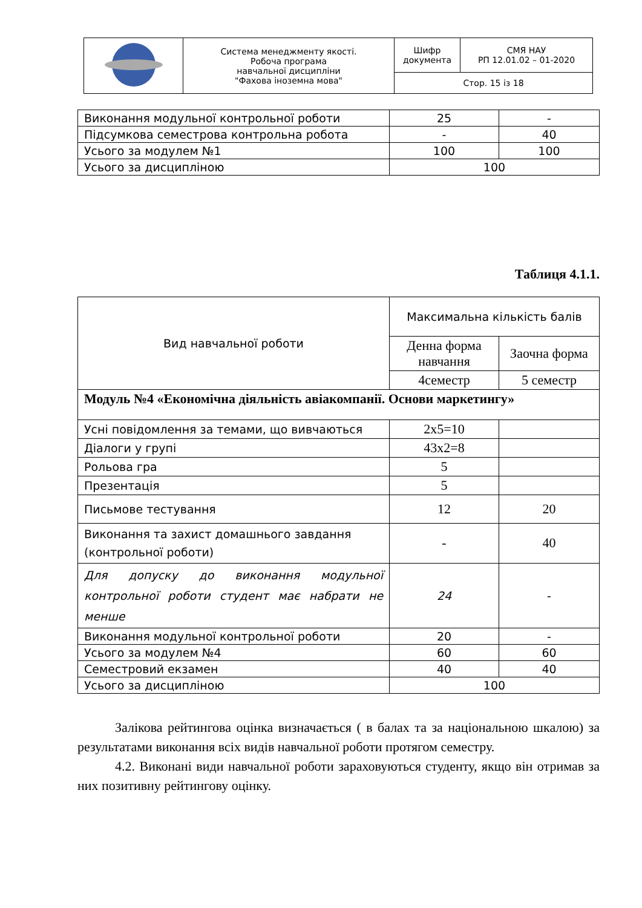| | Система менеджменту якості. Робоча програма навчальної дисципліни "Фахова іноземна мова" | Шифр документа | СМЯ НАУ РП 12.01.02 – 01-2020 |
| | | Стор. 15 із 18 | |
| Виконання модульної контрольної роботи | 25 | - |
| Підсумкова семестрова контрольна робота | - | 40 |
| Усього за модулем №1 | 100 | 100 |
| Усього за дисципліною | 100 | |
Таблиця 4.1.1.
| Вид навчальної роботи | Максимальна кількість балів | |
| | Денна форма навчання | Заочна форма |
| | 4семестр | 5 семестр |
| Модуль №4 «Економічна діяльність авіакомпанії. Основи маркетингу» | | |
| Усні повідомлення за темами, що вивчаються | 2х5=10 | |
| Діалоги у групі | 43х2=8 | |
| Рольова гра | 5 | |
| Презентація | 5 | |
| Письмове тестування | 12 | 20 |
| Виконання та захист домашнього завдання (контрольної роботи) | - | 40 |
| Для допуску до виконання модульної контрольної роботи студент має набрати не менше | 24 | - |
| Виконання модульної контрольної роботи | 20 | - |
| Усього за модулем №4 | 60 | 60 |
| Семестровий екзамен | 40 | 40 |
| Усього за дисципліною | 100 | |
Залікова рейтингова оцінка визначається ( в балах та за національною шкалою) за результатами виконання всіх видів навчальної роботи протягом семестру.
4.2. Виконані види навчальної роботи зараховуються студенту, якщо він отримав за них позитивну рейтингову оцінку.